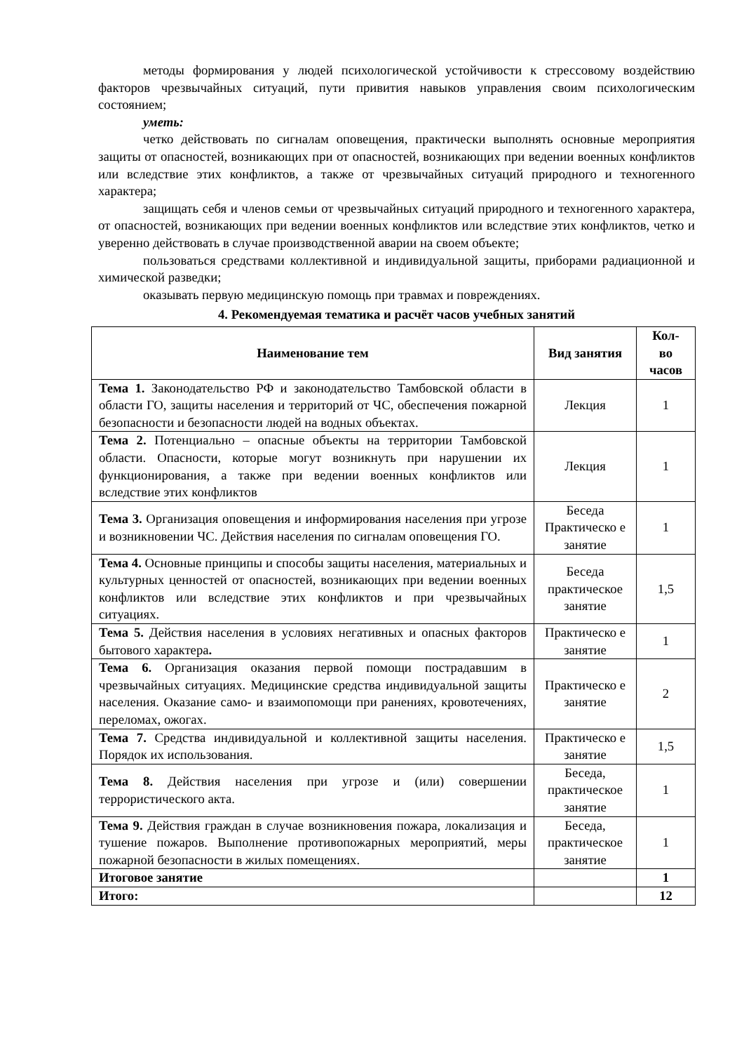методы формирования у людей психологической устойчивости к стрессовому воздействию факторов чрезвычайных ситуаций, пути привития навыков управления своим психологическим состоянием;
уметь:
четко действовать по сигналам оповещения, практически выполнять основные мероприятия защиты от опасностей, возникающих при от опасностей, возникающих при ведении военных конфликтов или вследствие этих конфликтов, а также от чрезвычайных ситуаций природного и техногенного характера;
защищать себя и членов семьи от чрезвычайных ситуаций природного и техногенного характера, от опасностей, возникающих при ведении военных конфликтов или вследствие этих конфликтов, четко и уверенно действовать в случае производственной аварии на своем объекте;
пользоваться средствами коллективной и индивидуальной защиты, приборами радиационной и химической разведки;
оказывать первую медицинскую помощь при травмах и повреждениях.
4. Рекомендуемая тематика и расчёт часов учебных занятий
| Наименование тем | Вид занятия | Кол- во часов |
| --- | --- | --- |
| Тема 1. Законодательство РФ и законодательство Тамбовской области в области ГО, защиты населения и территорий от ЧС, обеспечения пожарной безопасности и безопасности людей на водных объектах. | Лекция | 1 |
| Тема 2. Потенциально – опасные объекты на территории Тамбовской области. Опасности, которые могут возникнуть при нарушении их функционирования, а также при ведении военных конфликтов или вследствие этих конфликтов | Лекция | 1 |
| Тема 3. Организация оповещения и информирования населения при угрозе и возникновении ЧС. Действия населения по сигналам оповещения ГО. | Беседа Практическо е занятие | 1 |
| Тема 4. Основные принципы и способы защиты населения, материальных и культурных ценностей от опасностей, возникающих при ведении военных конфликтов или вследствие этих конфликтов и при чрезвычайных ситуациях. | Беседа практическое занятие | 1,5 |
| Тема 5. Действия населения в условиях негативных и опасных факторов бытового характера . | Практическо е занятие | 1 |
| Тема 6. Организация оказания первой помощи пострадавшим в чрезвычайных ситуациях. Медицинские средства индивидуальной защиты населения. Оказание само- и взаимопомощи при ранениях, кровотечениях, переломах, ожогах. | Практическо е занятие | 2 |
| Тема 7. Средства индивидуальной и коллективной защиты населения. Порядок их использования. | Практическо е занятие | 1,5 |
| Тема 8. Действия населения при угрозе и (или) совершении террористического акта. | Беседа, практическое занятие | 1 |
| Тема 9. Действия граждан в случае возникновения пожара, локализация и тушение пожаров. Выполнение противопожарных мероприятий, меры пожарной безопасности в жилых помещениях. | Беседа, практическое занятие | 1 |
| Итоговое занятие | | 1 |
| Итого: | | 12 |